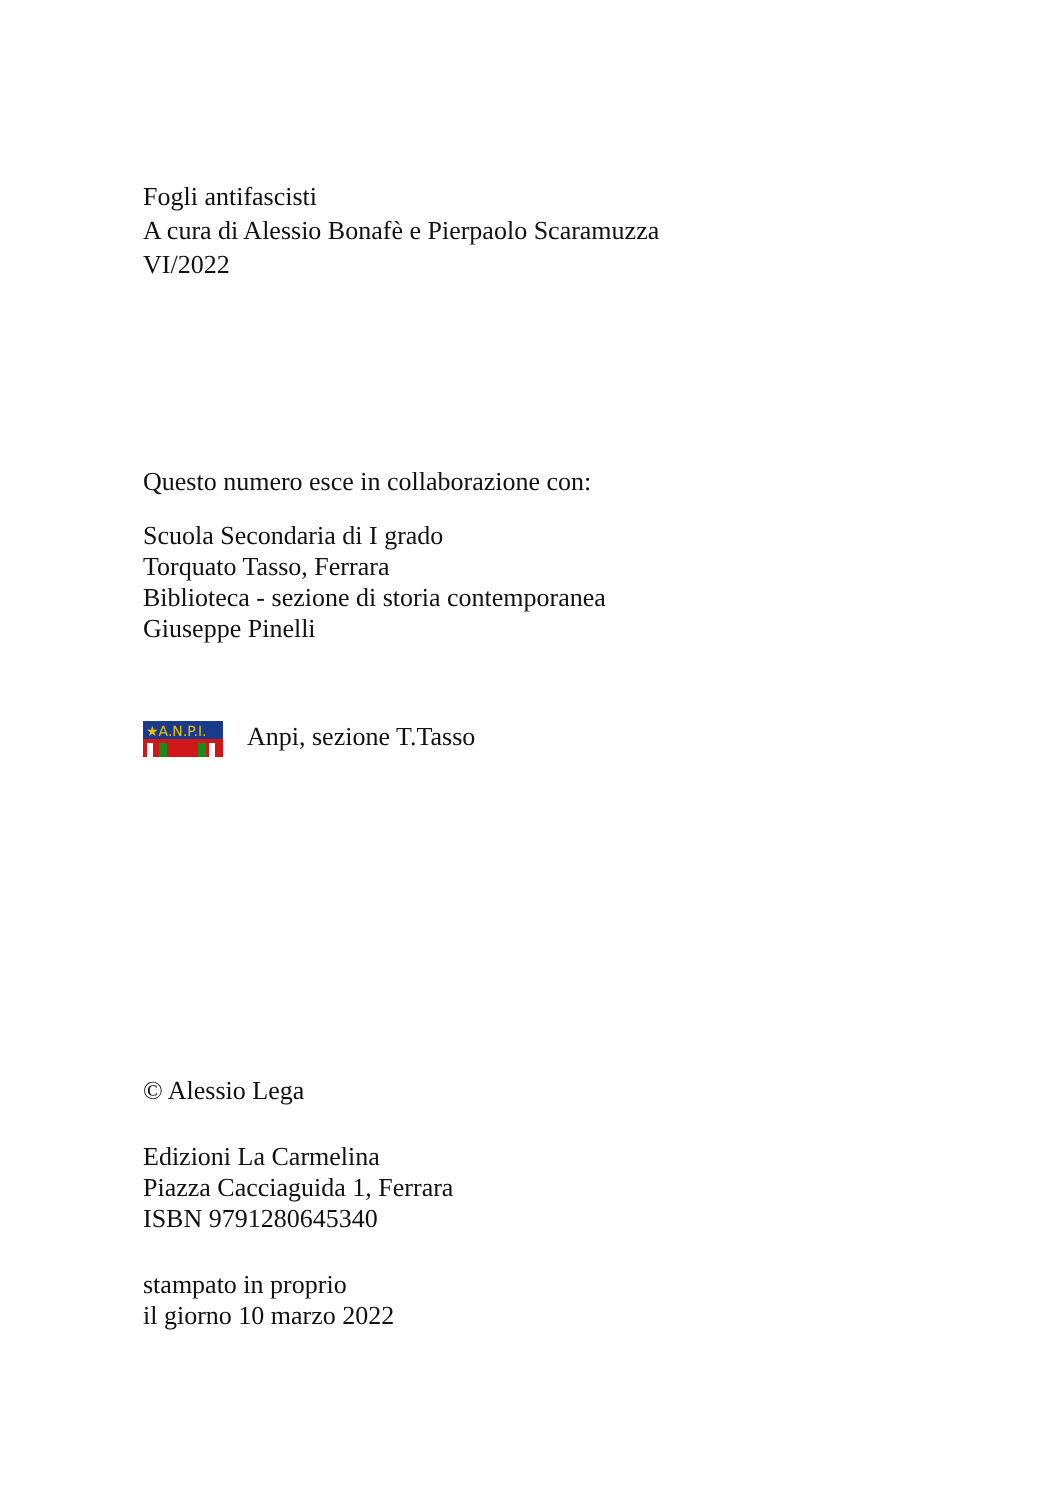Fogli antifascisti
A cura di Alessio Bonafè e Pierpaolo Scaramuzza
VI/2022
Questo numero esce in collaborazione con:
Scuola Secondaria di I grado
Torquato Tasso, Ferrara
Biblioteca - sezione di storia contemporanea
Giuseppe Pinelli
★A.N.P.I.
Anpi, sezione T.Tasso
© Alessio Lega
Edizioni La Carmelina
Piazza Cacciaguida 1, Ferrara
ISBN 9791280645340
stampato in proprio
il giorno 10 marzo 2022